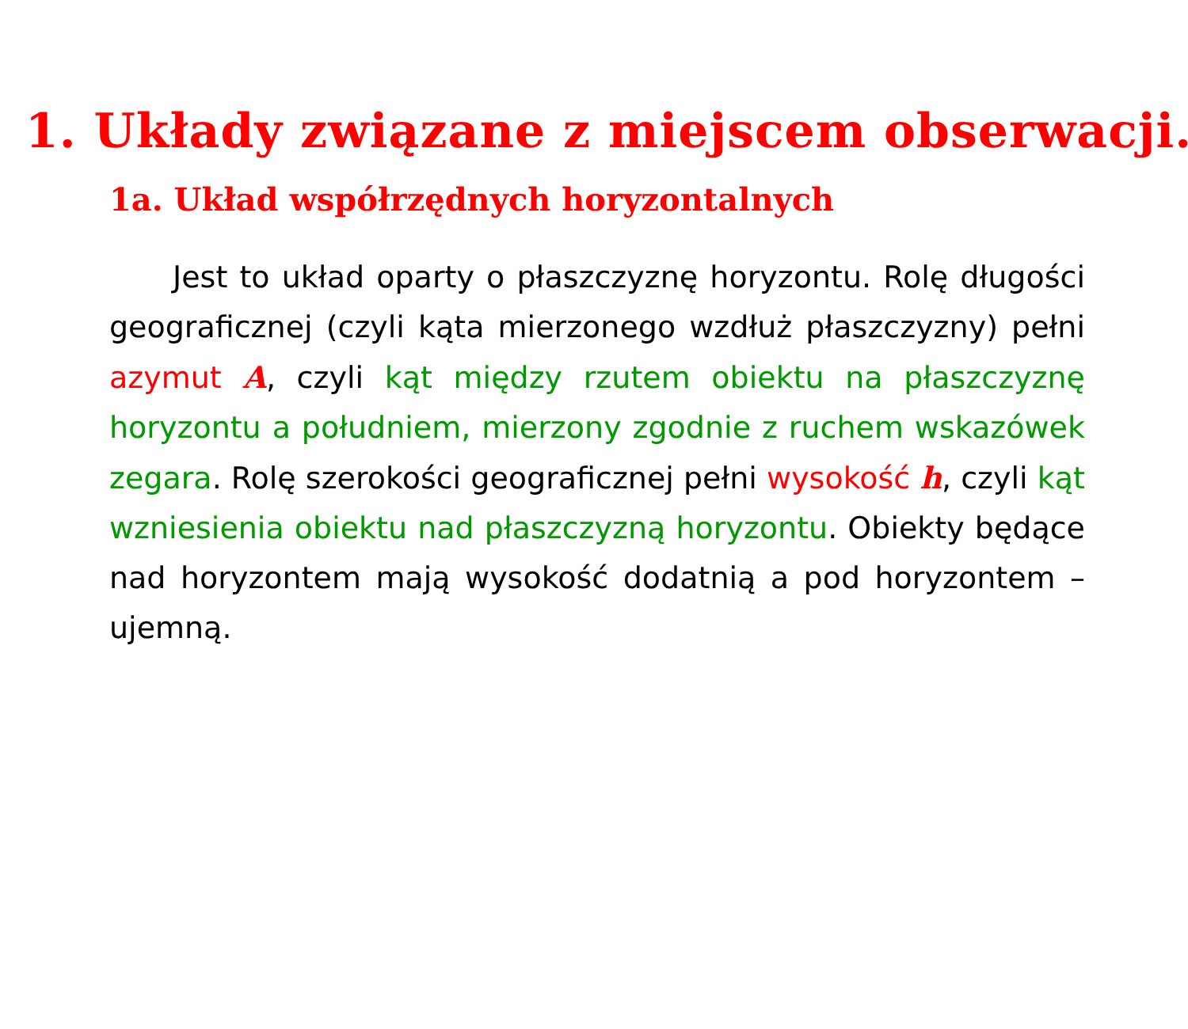1. Układy związane z miejscem obserwacji.
1a. Układ współrzędnych horyzontalnych
Jest to układ oparty o płaszczyznę horyzontu. Rolę długości geograficznej (czyli kąta mierzonego wzdłuż płaszczyzny) pełni azymut A, czyli kąt między rzutem obiektu na płaszczyznę horyzontu a południem, mierzony zgodnie z ruchem wskazówek zegara. Rolę szerokości geograficznej pełni wysokość h, czyli kąt wzniesienia obiektu nad płaszczyzną horyzontu. Obiekty będące nad horyzontem mają wysokość dodatnią a pod horyzontem – ujemną.